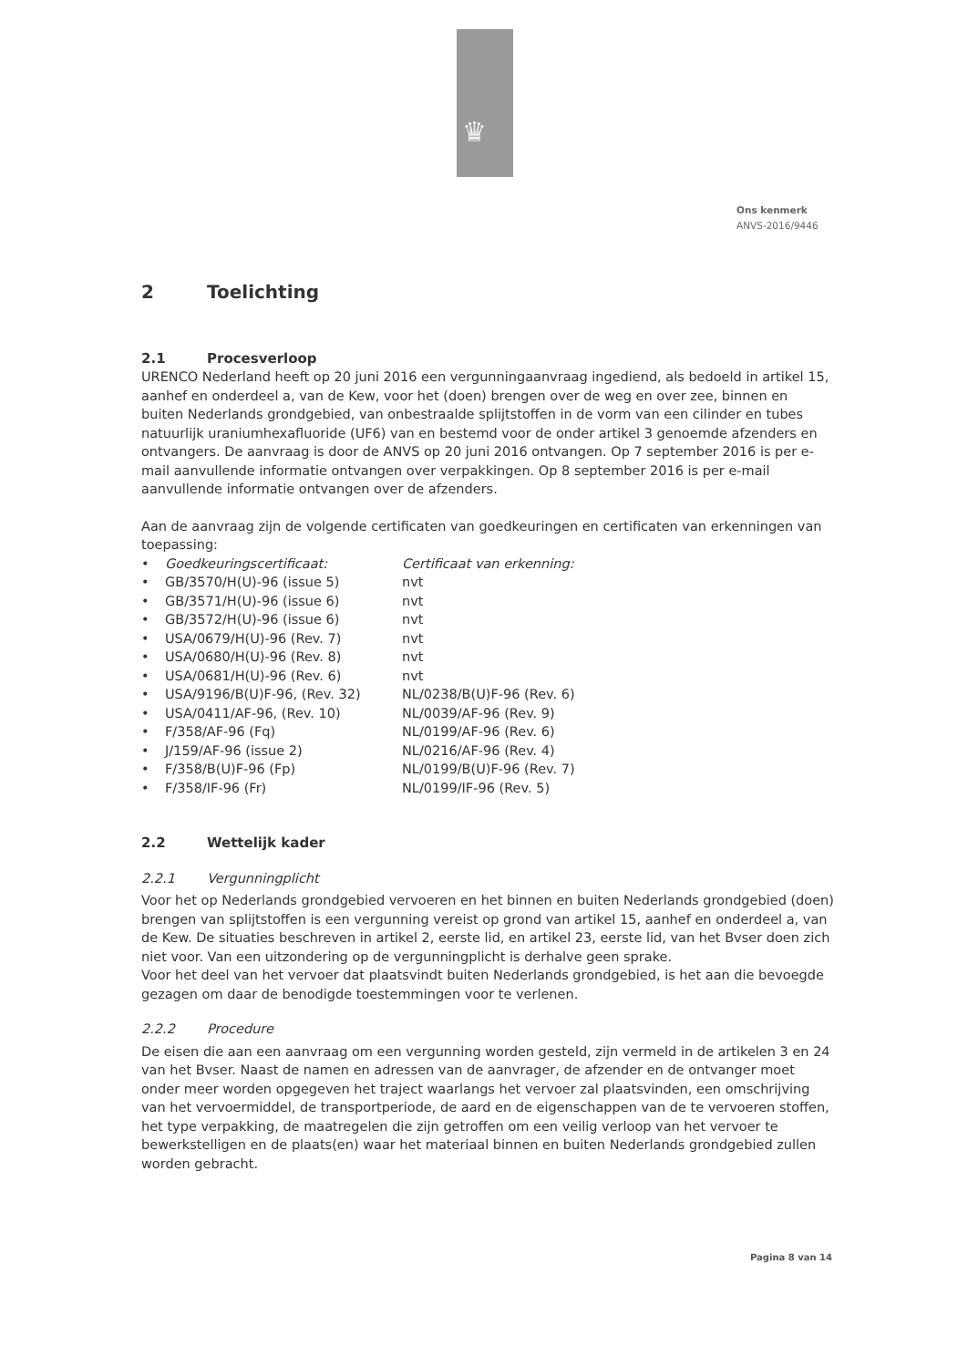♛
Ons kenmerk
ANVS-2016/9446
2 Toelichting
2.1 Procesverloop
URENCO Nederland heeft op 20 juni 2016 een vergunningaanvraag ingediend, als bedoeld in artikel 15, aanhef en onderdeel a, van de Kew, voor het (doen) brengen over de weg en over zee, binnen en buiten Nederlands grondgebied, van onbestraalde splijtstoffen in de vorm van een cilinder en tubes natuurlijk uraniumhexafluoride (UF6) van en bestemd voor de onder artikel 3 genoemde afzenders en ontvangers. De aanvraag is door de ANVS op 20 juni 2016 ontvangen. Op 7 september 2016 is per e-mail aanvullende informatie ontvangen over verpakkingen. Op 8 september 2016 is per e-mail aanvullende informatie ontvangen over de afzenders.
Aan de aanvraag zijn de volgende certificaten van goedkeuringen en certificaten van erkenningen van toepassing:
| • | Goedkeuringscertificaat: | Certificaat van erkenning: |
| • | GB/3570/H(U)-96 (issue 5) | nvt |
| • | GB/3571/H(U)-96 (issue 6) | nvt |
| • | GB/3572/H(U)-96 (issue 6) | nvt |
| • | USA/0679/H(U)-96 (Rev. 7) | nvt |
| • | USA/0680/H(U)-96 (Rev. 8) | nvt |
| • | USA/0681/H(U)-96 (Rev. 6) | nvt |
| • | USA/9196/B(U)F-96, (Rev. 32) | NL/0238/B(U)F-96 (Rev. 6) |
| • | USA/0411/AF-96, (Rev. 10) | NL/0039/AF-96 (Rev. 9) |
| • | F/358/AF-96 (Fq) | NL/0199/AF-96 (Rev. 6) |
| • | J/159/AF-96 (issue 2) | NL/0216/AF-96 (Rev. 4) |
| • | F/358/B(U)F-96 (Fp) | NL/0199/B(U)F-96 (Rev. 7) |
| • | F/358/IF-96 (Fr) | NL/0199/IF-96 (Rev. 5) |
2.2 Wettelijk kader
2.2.1 Vergunningplicht
Voor het op Nederlands grondgebied vervoeren en het binnen en buiten Nederlands grondgebied (doen) brengen van splijtstoffen is een vergunning vereist op grond van artikel 15, aanhef en onderdeel a, van de Kew. De situaties beschreven in artikel 2, eerste lid, en artikel 23, eerste lid, van het Bvser doen zich niet voor. Van een uitzondering op de vergunningplicht is derhalve geen sprake.
Voor het deel van het vervoer dat plaatsvindt buiten Nederlands grondgebied, is het aan die bevoegde gezagen om daar de benodigde toestemmingen voor te verlenen.
2.2.2 Procedure
De eisen die aan een aanvraag om een vergunning worden gesteld, zijn vermeld in de artikelen 3 en 24 van het Bvser. Naast de namen en adressen van de aanvrager, de afzender en de ontvanger moet onder meer worden opgegeven het traject waarlangs het vervoer zal plaatsvinden, een omschrijving van het vervoermiddel, de transportperiode, de aard en de eigenschappen van de te vervoeren stoffen, het type verpakking, de maatregelen die zijn getroffen om een veilig verloop van het vervoer te bewerkstelligen en de plaats(en) waar het materiaal binnen en buiten Nederlands grondgebied zullen worden gebracht.
Pagina 8 van 14